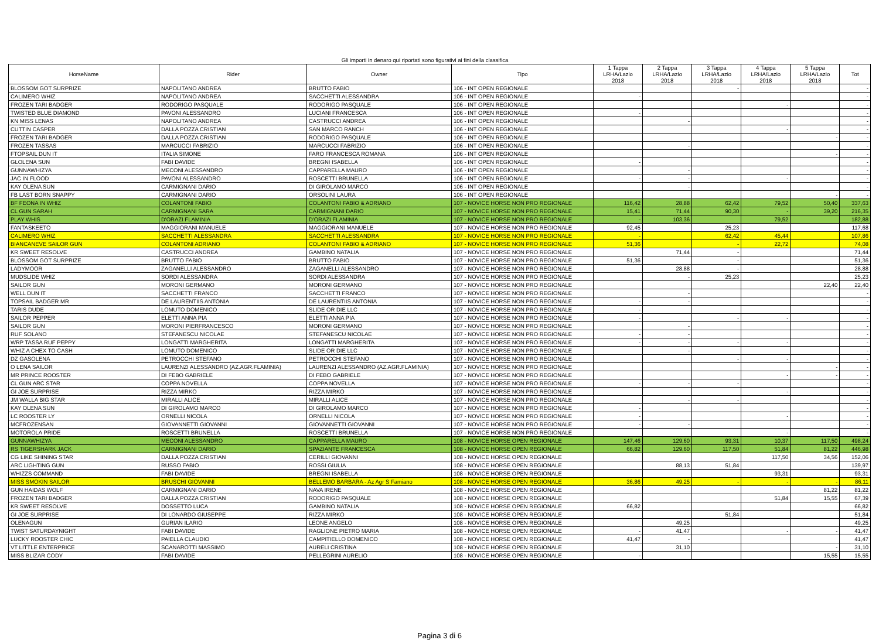Gli importi in denaro qui riportati sono figurativi ai fini della classifica
| HorseName | Rider | Owner | Tipo | 1 Tappa LRHA/Lazio 2018 | 2 Tappa LRHA/Lazio 2018 | 3 Tappa LRHA/Lazio 2018 | 4 Tappa LRHA/Lazio 2018 | 5 Tappa LRHA/Lazio 2018 | Tot |
| --- | --- | --- | --- | --- | --- | --- | --- | --- | --- |
| BLOSSOM GOT SURPRIZE | NAPOLITANO ANDREA | BRUTTO FABIO | 106 - INT OPEN REGIONALE | | | - | | | - |
| CALIMERO WHIZ | NAPOLITANO ANDREA | SACCHETTI ALESSANDRA | 106 - INT OPEN REGIONALE | - | | | | | - |
| FROZEN TARI BADGER | RODORIGO PASQUALE | RODORIGO PASQUALE | 106 - INT OPEN REGIONALE | | | | - | | - |
| TWISTED BLUE DIAMOND | PAVONI ALESSANDRO | LUCIANI FRANCESCA | 106 - INT OPEN REGIONALE | - | | | | | - |
| KN MISS LENAS | NAPOLITANO ANDREA | CASTRUCCI ANDREA | 106 - INT OPEN REGIONALE | | - | | | | - |
| CUTTIN CASPER | DALLA POZZA CRISTIAN | SAN MARCO RANCH | 106 - INT OPEN REGIONALE | | | | - | | - |
| FROZEN TARI BADGER | DALLA POZZA CRISTIAN | RODORIGO PASQUALE | 106 - INT OPEN REGIONALE | | | | | - | - |
| FROZEN TASSAS | MARCUCCI FABRIZIO | MARCUCCI FABRIZIO | 106 - INT OPEN REGIONALE | | - | | | | - |
| FTOPSAIL DUN IT | ITALIA SIMONE | FARO FRANCESCA ROMANA | 106 - INT OPEN REGIONALE | | | | | - | - |
| GLOLENA SUN | FABI DAVIDE | BREGNI ISABELLA | 106 - INT OPEN REGIONALE | - | | | | | - |
| GUNNAWHIZYA | MECONI ALESSANDRO | CAPPARELLA MAURO | 106 - INT OPEN REGIONALE | | - | | | | - |
| JAC IN FLOOD | PAVONI ALESSANDRO | ROSCETTI BRUNELLA | 106 - INT OPEN REGIONALE | - | - | | - | | - |
| KAY OLENA SUN | CARMIGNANI DARIO | DI GIROLAMO MARCO | 106 - INT OPEN REGIONALE | | - | | | | - |
| FB LAST BORN SNAPPY | CARMIGNANI DARIO | ORSOLINI LAURA | 106 - INT OPEN REGIONALE | | | | | - | - |
| BF FEONA IN WHIZ | COLANTONI FABIO | COLANTONI FABIO & ADRIANO | 107 - NOVICE HORSE NON PRO REGIONALE | 116,42 | 28,88 | 62,42 | 79,52 | 50,40 | 337,63 |
| CL GUN SARAH | CARMIGNANI SARA | CARMIGNANI DARIO | 107 - NOVICE HORSE NON PRO REGIONALE | 15,41 | 71,44 | 90,30 | - | 39,20 | 216,35 |
| PLAY WHIS | D'ORAZI FLAMINIA | D'ORAZI FLAMINIA | 107 - NOVICE HORSE NON PRO REGIONALE | - | 103,36 | | 79,52 | | 182,88 |
| FANTASKEETO | MAGGIORANI MANUELE | MAGGIORANI MANUELE | 107 - NOVICE HORSE NON PRO REGIONALE | 92,45 | | 25,23 | | | 117,68 |
| CALIMERO WHIZ | SACCHETTI ALESSANDRA | SACCHETTI ALESSANDRA | 107 - NOVICE HORSE NON PRO REGIONALE | - | | 62,42 | 45,44 | | 107,86 |
| BIANCANEVE SAILOR GUN | COLANTONI ADRIANO | COLANTONI FABIO & ADRIANO | 107 - NOVICE HORSE NON PRO REGIONALE | 51,36 | | - | 22,72 | | 74,08 |
| KR SWEET RESOLVE | CASTRUCCI ANDREA | GAMBINO NATALIA | 107 - NOVICE HORSE NON PRO REGIONALE | | 71,44 | - | | | 71,44 |
| BLOSSOM GOT SURPRIZE | BRUTTO FABIO | BRUTTO FABIO | 107 - NOVICE HORSE NON PRO REGIONALE | 51,36 | | - | | | 51,36 |
| LADYMOOR | ZAGANELLI ALESSANDRO | ZAGANELLI ALESSANDRO | 107 - NOVICE HORSE NON PRO REGIONALE | | 28,88 | - | | | 28,88 |
| MUDSLIDE WHIZ | SORDI ALESSANDRA | SORDI ALESSANDRA | 107 - NOVICE HORSE NON PRO REGIONALE | | - | 25,23 | | | 25,23 |
| SAILOR GUN | MORONI GERMANO | MORONI GERMANO | 107 - NOVICE HORSE NON PRO REGIONALE | | | | | 22,40 | 22,40 |
| WELL DUN IT | SACCHETTI FRANCO | SACCHETTI FRANCO | 107 - NOVICE HORSE NON PRO REGIONALE | | - | | | | - |
| TOPSAIL BADGER MR | DE LAURENTIIS ANTONIA | DE LAURENTIIS ANTONIA | 107 - NOVICE HORSE NON PRO REGIONALE | - | - | | | | - |
| TARIS DUDE | LOMUTO DOMENICO | SLIDE OR DIE LLC | 107 - NOVICE HORSE NON PRO REGIONALE | - | | | | | - |
| SAILOR PEPPER | ELETTI ANNA PIA | ELETTI ANNA PIA | 107 - NOVICE HORSE NON PRO REGIONALE | - | | - | - | | - |
| SAILOR GUN | MORONI PIERFRANCESCO | MORONI GERMANO | 107 - NOVICE HORSE NON PRO REGIONALE | | - | | | | - |
| RUF SOLANO | STEFANESCU NICOLAE | STEFANESCU NICOLAE | 107 - NOVICE HORSE NON PRO REGIONALE | - | - | | | | - |
| WRP TASSA RUF PEPPY | LONGATTI MARGHERITA | LONGATTI MARGHERITA | 107 - NOVICE HORSE NON PRO REGIONALE | - | - | - | - | | - |
| WHIZ A CHEX TO CASH | LOMUTO DOMENICO | SLIDE OR DIE LLC | 107 - NOVICE HORSE NON PRO REGIONALE | | - | | | | - |
| DZ GASOLENA | PETROCCHI STEFANO | PETROCCHI STEFANO | 107 - NOVICE HORSE NON PRO REGIONALE | | | - | - | | - |
| O LENA SAILOR | LAURENZI ALESSANDRO (AZ.AGR.FLAMINIA) | LAURENZI ALESSANDRO (AZ.AGR.FLAMINIA) | 107 - NOVICE HORSE NON PRO REGIONALE | | | | | - | - |
| MR PRINCE ROOSTER | DI FEBO GABRIELE | DI FEBO GABRIELE | 107 - NOVICE HORSE NON PRO REGIONALE | | | | - | - | - |
| CL GUN ARC STAR | COPPA NOVELLA | COPPA NOVELLA | 107 - NOVICE HORSE NON PRO REGIONALE | - | - | - | | | - |
| GI JOE SURPRISE | RIZZA MIRKO | RIZZA MIRKO | 107 - NOVICE HORSE NON PRO REGIONALE | | | | - | | - |
| JM WALLA BIG STAR | MIRALLI ALICE | MIRALLI ALICE | 107 - NOVICE HORSE NON PRO REGIONALE | | - | - | | | - |
| KAY OLENA SUN | DI GIROLAMO MARCO | DI GIROLAMO MARCO | 107 - NOVICE HORSE NON PRO REGIONALE | - | | | | | - |
| LC ROOSTER LY | ORNELLI NICOLA | ORNELLI NICOLA | 107 - NOVICE HORSE NON PRO REGIONALE | - | | | - | | - |
| MCFROZENSAN | GIOVANNETTI GIOVANNI | GIOVANNETTI GIOVANNI | 107 - NOVICE HORSE NON PRO REGIONALE | - | - | | | | - |
| MOTOROLA PRIDE | ROSCETTI BRUNELLA | ROSCETTI BRUNELLA | 107 - NOVICE HORSE NON PRO REGIONALE | | | | - | | - |
| GUNNAWHIZYA | MECONI ALESSANDRO | CAPPARELLA MAURO | 108 - NOVICE HORSE OPEN REGIONALE | 147,46 | 129,60 | 93,31 | 10,37 | 117,50 | 498,24 |
| RS TIGERSHARK JACK | CARMIGNANI DARIO | SPAZIANTE FRANCESCA | 108 - NOVICE HORSE OPEN REGIONALE | 66,82 | 129,60 | 117,50 | 51,84 | 81,22 | 446,98 |
| CG LIKE SHINING STAR | DALLA POZZA CRISTIAN | CERILLI GIOVANNI | 108 - NOVICE HORSE OPEN REGIONALE | | | | 117,50 | 34,56 | 152,06 |
| ARC LIGHTING GUN | RUSSO FABIO | ROSSI GIULIA | 108 - NOVICE HORSE OPEN REGIONALE | | 88,13 | 51,84 | | | 139,97 |
| WHIZZS COMMAND | FABI DAVIDE | BREGNI ISABELLA | 108 - NOVICE HORSE OPEN REGIONALE | | | | 93,31 | | 93,31 |
| MISS SMOKIN SAILOR | BRUSCHI GIOVANNI | BELLEMO BARBARA - Az Agr S Famiano | 108 - NOVICE HORSE OPEN REGIONALE | 36,86 | 49,25 | - | - | - | 86,11 |
| GUN HAIDAS WOLF | CARMIGNANI DARIO | NAVA IRENE | 108 - NOVICE HORSE OPEN REGIONALE | | | | | 81,22 | 81,22 |
| FROZEN TARI BADGER | DALLA POZZA CRISTIAN | RODORIGO PASQUALE | 108 - NOVICE HORSE OPEN REGIONALE | | | | 51,84 | 15,55 | 67,39 |
| KR SWEET RESOLVE | DOSSETTO LUCA | GAMBINO NATALIA | 108 - NOVICE HORSE OPEN REGIONALE | 66,82 | | | | | 66,82 |
| GI JOE SURPRISE | DI LONARDO GIUSEPPE | RIZZA MIRKO | 108 - NOVICE HORSE OPEN REGIONALE | | | 51,84 | | | 51,84 |
| OLENAGUN | GURIAN ILARIO | LEONE ANGELO | 108 - NOVICE HORSE OPEN REGIONALE | | 49,25 | | | | 49,25 |
| TWIST SATURDAYNIGHT | FABI DAVIDE | RAGLIONE PIETRO MARIA | 108 - NOVICE HORSE OPEN REGIONALE | - | 41,47 | | - | - | 41,47 |
| LUCKY ROOSTER CHIC | PAIELLA CLAUDIO | CAMPITIELLO DOMENICO | 108 - NOVICE HORSE OPEN REGIONALE | 41,47 | - | | | | 41,47 |
| VT LITTLE ENTERPRICE | SCANAROTTI MASSIMO | AURELI CRISTINA | 108 - NOVICE HORSE OPEN REGIONALE | | 31,10 | | | - | 31,10 |
| MISS BLIZAR CODY | FABI DAVIDE | PELLEGRINI AURELIO | 108 - NOVICE HORSE OPEN REGIONALE | - | | | | 15,55 | 15,55 |
Pagina 3 di 6